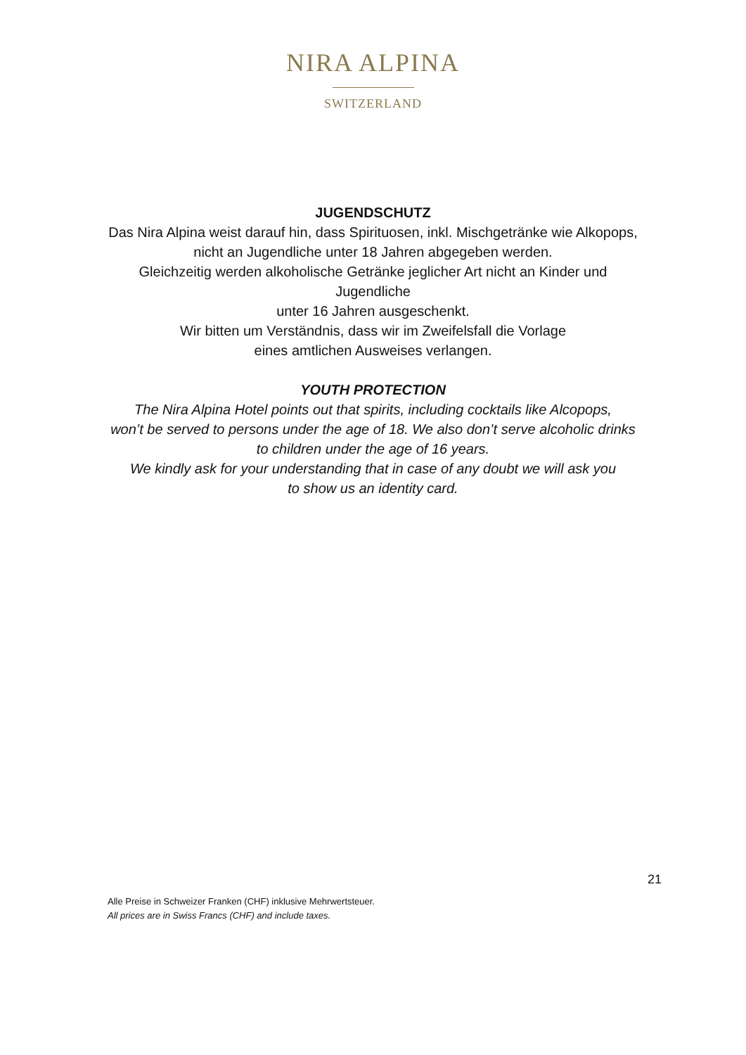NIRA ALPINA
SWITZERLAND
JUGENDSCHUTZ
Das Nira Alpina weist darauf hin, dass Spirituosen, inkl. Mischgetränke wie Alkopops,
nicht an Jugendliche unter 18 Jahren abgegeben werden.
Gleichzeitig werden alkoholische Getränke jeglicher Art nicht an Kinder und
Jugendliche
unter 16 Jahren ausgeschenkt.
Wir bitten um Verständnis, dass wir im Zweifelsfall die Vorlage
eines amtlichen Ausweises verlangen.
YOUTH PROTECTION
The Nira Alpina Hotel points out that spirits, including cocktails like Alcopops,
won’t be served to persons under the age of 18. We also don’t serve alcoholic drinks
to children under the age of 16 years.
We kindly ask for your understanding that in case of any doubt we will ask you
to show us an identity card.
21
Alle Preise in Schweizer Franken (CHF) inklusive Mehrwertsteuer.
All prices are in Swiss Francs (CHF) and include taxes.